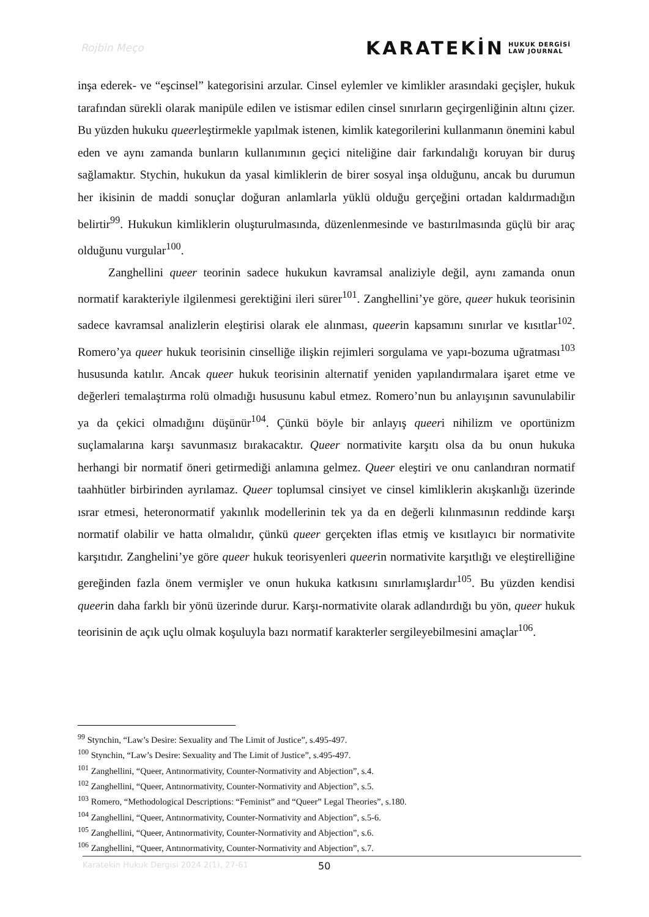Rojbin Meço
KARATEKİN HUKUK DERGİSİ
LAW JOURNAL
inşa ederek- ve “eşcinsel” kategorisini arzular. Cinsel eylemler ve kimlikler arasındaki geçişler, hukuk tarafından sürekli olarak manipüle edilen ve istismar edilen cinsel sınırların geçirgenliğinin altını çizer. Bu yüzden hukuku queerleştirmekle yapılmak istenen, kimlik kategorilerini kullanmanın önemini kabul eden ve aynı zamanda bunların kullanımının geçici niteliğine dair farkındalığı koruyan bir duruş sağlamaktır. Stychin, hukukun da yasal kimliklerin de birer sosyal inşa olduğunu, ancak bu durumun her ikisinin de maddi sonuçlar doğuran anlamlarla yüklü olduğu gerçeğini ortadan kaldırmadığın belirtir<sup>99</sup>. Hukukun kimliklerin oluşturulmasında, düzenlenmesinde ve bastırılmasında güçlü bir araç olduğunu vurgular<sup>100</sup>.
Zanghellini queer teorinin sadece hukukun kavramsal analiziyle değil, aynı zamanda onun normatif karakteriyle ilgilenmesi gerektiğini ileri sürer<sup>101</sup>. Zanghellini’ye göre, queer hukuk teorisinin sadece kavramsal analizlerin eleştirisi olarak ele alınması, queerin kapsamını sınırlar ve kısıtlar<sup>102</sup>. Romero’ya queer hukuk teorisinin cinselliğe ilişkin rejimleri sorgulama ve yapı-bozuma uğratması<sup>103</sup> hususunda katılır. Ancak queer hukuk teorisinin alternatif yeniden yapılandırmalara işaret etme ve değerleri temalaştırma rolü olmadığı hususunu kabul etmez. Romero’nun bu anlayışının savunulabilir ya da çekici olmadığını düşünür<sup>104</sup>. Çünkü böyle bir anlayış queeri nihilizm ve oportünizm suçlamalarına karşı savunmasız bırakacaktır. Queer normativite karşıtı olsa da bu onun hukuka herhangi bir normatif öneri getirmediği anlamına gelmez. Queer eleştiri ve onu canlandıran normatif taahhütler birbirinden ayrılamaz. Queer toplumsal cinsiyet ve cinsel kimliklerin akışkanlığı üzerinde ısrar etmesi, heteronormatif yakınlık modellerinin tek ya da en değerli kılınmasının reddinde karşı normatif olabilir ve hatta olmalıdır, çünkü queer gerçekten iflas etmiş ve kısıtlayıcı bir normativite karşıtıdır. Zanghelini’ye göre queer hukuk teorisyenleri queerin normativite karşıtlığı ve eleştirelliğine gereğinden fazla önem vermişler ve onun hukuka katkısını sınırlamışlardır<sup>105</sup>. Bu yüzden kendisi queerin daha farklı bir yönü üzerinde durur. Karşı-normativite olarak adlandırdığı bu yön, queer hukuk teorisinin de açık uçlu olmak koşuluyla bazı normatif karakterler sergileyebilmesini amaçlar<sup>106</sup>.
<sup>99</sup> Stynchin, “Law’s Desire: Sexuality and The Limit of Justice”, s.495-497.
<sup>100</sup> Stynchin, “Law’s Desire: Sexuality and The Limit of Justice”, s.495-497.
<sup>101</sup> Zanghellini, “Queer, Antınormativity, Counter-Normativity and Abjection”, s.4.
<sup>102</sup> Zanghellini, “Queer, Antınormativity, Counter-Normativity and Abjection”, s.5.
<sup>103</sup> Romero, “Methodological Descriptions: “Feminist” and “Queer” Legal Theories”, s.180.
<sup>104</sup> Zanghellini, “Queer, Antınormativity, Counter-Normativity and Abjection”, s.5-6.
<sup>105</sup> Zanghellini, “Queer, Antınormativity, Counter-Normativity and Abjection”, s.6.
<sup>106</sup> Zanghellini, “Queer, Antınormativity, Counter-Normativity and Abjection”, s.7.
Karatekin Hukuk Dergisi 2024 2(1), 27-61
50